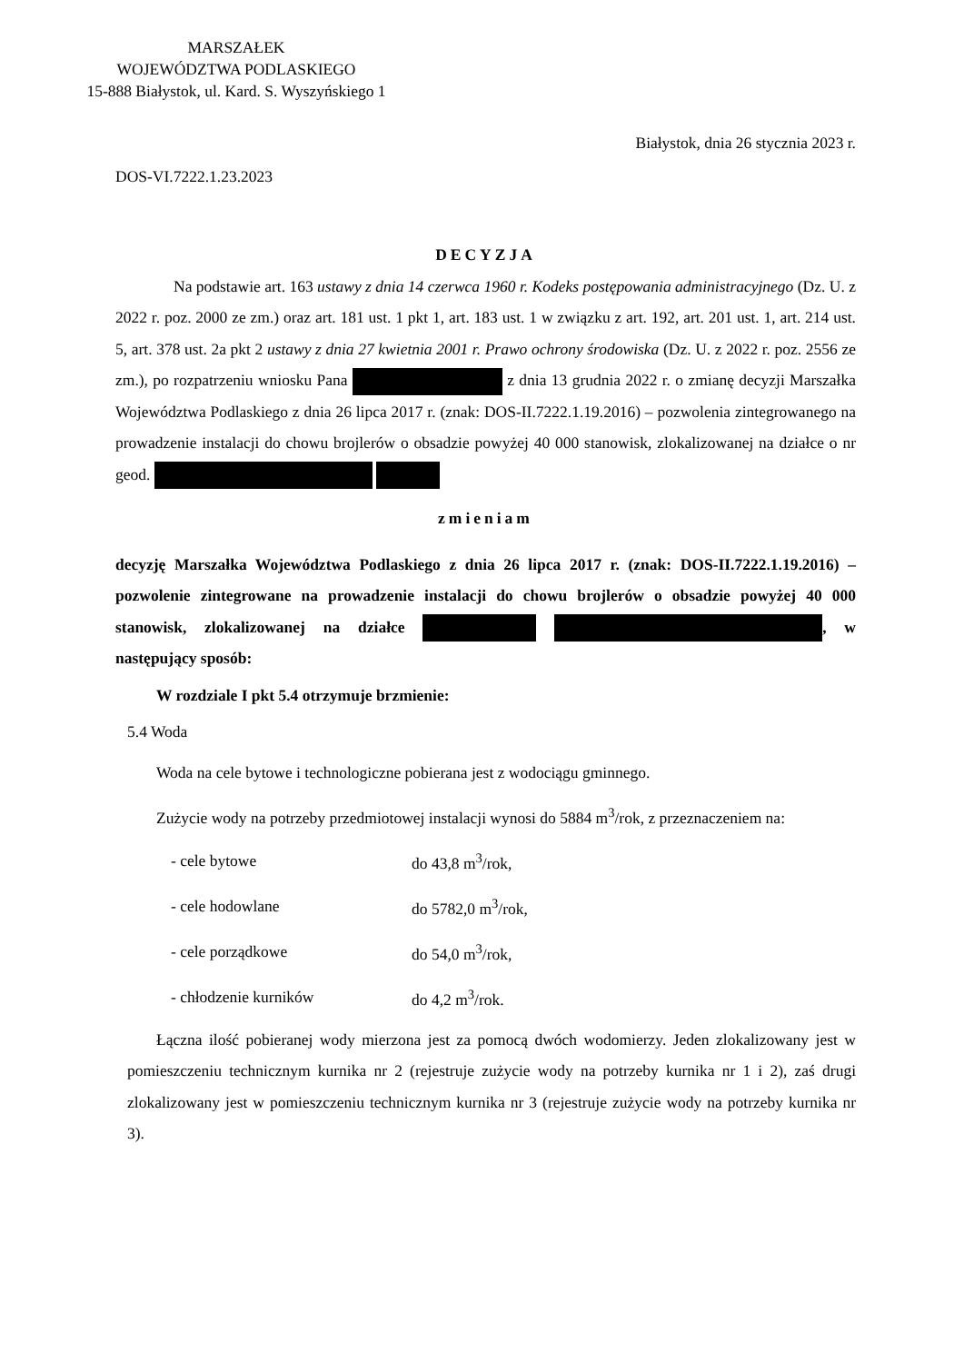MARSZAŁEK
WOJEWÓDZTWA PODLASKIEGO
15-888 Białystok, ul. Kard. S. Wyszyńskiego 1
Białystok, dnia 26 stycznia 2023 r.
DOS-VI.7222.1.23.2023
DECYZJA
Na podstawie art. 163 ustawy z dnia 14 czerwca 1960 r. Kodeks postępowania administracyjnego (Dz. U. z 2022 r. poz. 2000 ze zm.) oraz art. 181 ust. 1 pkt 1, art. 183 ust. 1 w związku z art. 192, art. 201 ust. 1, art. 214 ust. 5, art. 378 ust. 2a pkt 2 ustawy z dnia 27 kwietnia 2001 r. Prawo ochrony środowiska (Dz. U. z 2022 r. poz. 2556 ze zm.), po rozpatrzeniu wniosku Pana z dnia 13 grudnia 2022 r. o zmianę decyzji Marszałka Województwa Podlaskiego z dnia 26 lipca 2017 r. (znak: DOS-II.7222.1.19.2016) – pozwolenia zintegrowanego na prowadzenie instalacji do chowu brojlerów o obsadzie powyżej 40 000 stanowisk, zlokalizowanej na działce o nr geod.
zmieniam
decyzję Marszałka Województwa Podlaskiego z dnia 26 lipca 2017 r. (znak: DOS-II.7222.1.19.2016) – pozwolenie zintegrowane na prowadzenie instalacji do chowu brojlerów o obsadzie powyżej 40 000 stanowisk, zlokalizowanej na działce , w następujący sposób:
W rozdziale I pkt 5.4 otrzymuje brzmienie:
5.4 Woda
Woda na cele bytowe i technologiczne pobierana jest z wodociągu gminnego.
Zużycie wody na potrzeby przedmiotowej instalacji wynosi do 5884 m<sup>3</sup>/rok, z przeznaczeniem na:
| - cele bytowe | do 43,8 m<sup>3</sup>/rok, |
| - cele hodowlane | do 5782,0 m<sup>3</sup>/rok, |
| - cele porządkowe | do 54,0 m<sup>3</sup>/rok, |
| - chłodzenie kurników | do 4,2 m<sup>3</sup>/rok. |
Łączna ilość pobieranej wody mierzona jest za pomocą dwóch wodomierzy. Jeden zlokalizowany jest w pomieszczeniu technicznym kurnika nr 2 (rejestruje zużycie wody na potrzeby kurnika nr 1 i 2), zaś drugi zlokalizowany jest w pomieszczeniu technicznym kurnika nr 3 (rejestruje zużycie wody na potrzeby kurnika nr 3).